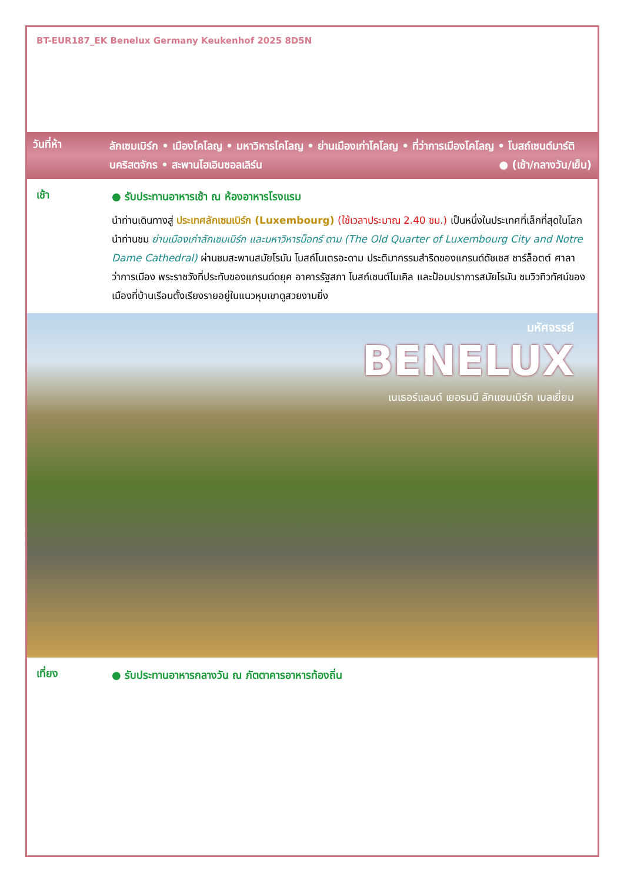BT-EUR187_EK Benelux Germany Keukenhof 2025 8D5N
วันที่ห้า
ลักเซมเบิร์ก • เมืองโคโลญ • มหาวิหารโคโลญ • ย่านเมืองเก่าโคโลญ • ที่ว่าการเมืองโคโลญ • โบสถ์เซนต์มาร์ตินคริสตจักร • สะพานโฮเอินซอลเลิร์น ● (เช้า/กลางวัน/เย็น)
เช้า
● รับประทานอาหารเช้า ณ ห้องอาหารโรงแรม
นำท่านเดินทางสู่ ประเทศลักเซมเบิร์ก (Luxembourg) (ใช้เวลาประมาณ 2.40 ชม.) เป็นหนึ่งในประเทศที่เล็กที่สุดในโลก นำท่านชม ย่านเมืองเก่าลักเซมเบิร์ก และมหาวิหารน็อทร์ ดาม (The Old Quarter of Luxembourg City and Notre Dame Cathedral) ผ่านชมสะพานสมัยโรมัน โบสถ์โนเตรอะดาม ประติมากรรมสำริดของแกรนด์ดัชเชส ชาร์ล็อตต์ ศาลาว่าการเมือง พระราชวังที่ประทับของแกรนด์ดยุค อาคารรัฐสภา โบสถ์เซนต์ไมเคิล และป้อมปราการสมัยโรมัน ชมวิวทิวทัศน์ของเมืองที่บ้านเรือนตั้งเรียงรายอยู่ในแนวหุบเขาดูสวยงามยิ่ง
มหัศจรรย์
BENELUX
เนเธอร์แลนด์ เยอรมนี ลักแซมเบิร์ก เบลเยี่ยม
เที่ยง
● รับประทานอาหารกลางวัน ณ ภัตตาคารอาหารท้องถิ่น